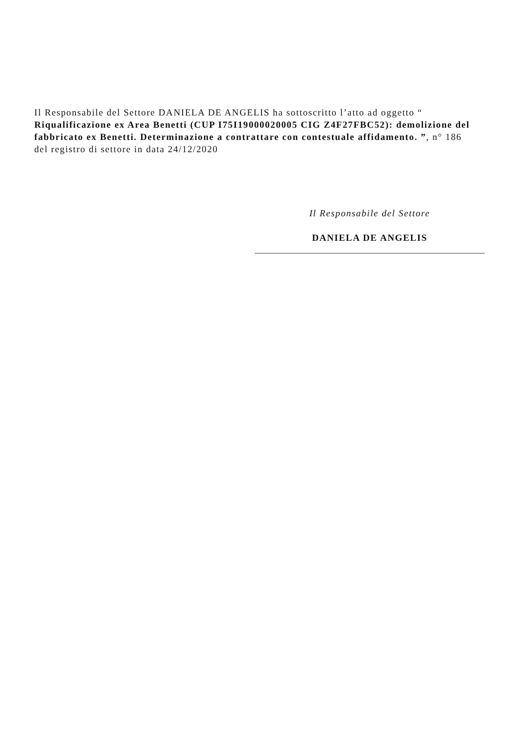Il Responsabile del Settore DANIELA DE ANGELIS ha sottoscritto l’atto ad oggetto “ Riqualificazione ex Area Benetti (CUP I75I19000020005 CIG Z4F27FBC52): demolizione del fabbricato ex Benetti. Determinazione a contrattare con contestuale affidamento. ”, n° 186 del registro di settore in data 24/12/2020
Il Responsabile del Settore
DANIELA DE ANGELIS